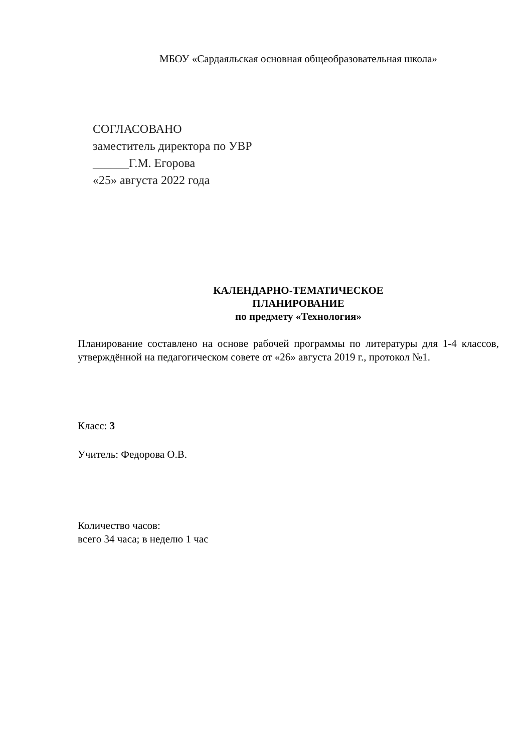МБОУ «Сардаяльская основная общеобразовательная школа»
СОГЛАСОВАНО
заместитель директора по УВР
______Г.М. Егорова
«25» августа 2022 года
КАЛЕНДАРНО-ТЕМАТИЧЕСКОЕ
ПЛАНИРОВАНИЕ
по предмету «Технология»
Планирование составлено на основе рабочей программы по литературы для 1-4 классов, утверждённой на педагогическом совете от «26» августа 2019 г., протокол №1.
Класс: 3
Учитель: Федорова О.В.
Количество часов:
всего 34 часа; в неделю 1 час